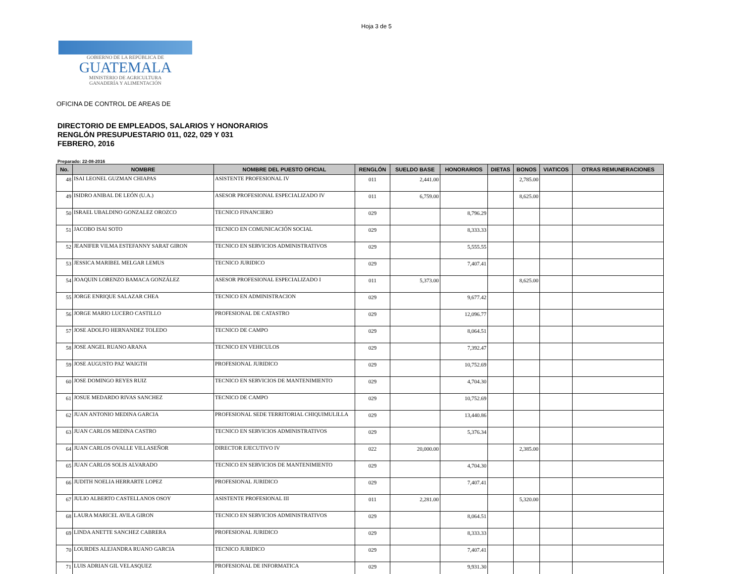Hoja 3 de 5
GOBIERNO DE LA REPÚBLICA DE
GUATEMALA
MINISTERIO DE AGRICULTURA
GANADERÍA Y ALIMENTACIÓN
OFICINA DE CONTROL DE AREAS DE
DIRECTORIO DE EMPLEADOS, SALARIOS Y HONORARIOS
RENGLÓN PRESUPUESTARIO 011, 022, 029 Y 031
FEBRERO, 2016
Preparado: 22-08-2016
| No. | NOMBRE | NOMBRE DEL PUESTO OFICIAL | RENGLÓN | SUELDO BASE | HONORARIOS | DIETAS | BONOS | VIATICOS | OTRAS REMUNERACIONES |
| --- | --- | --- | --- | --- | --- | --- | --- | --- | --- |
| 48 | ISAI LEONEL GUZMAN CHIAPAS | ASISTENTE PROFESIONAL IV | 011 | 2,441.00 | | | 2,785.00 | | |
| 49 | ISIDRO ANIBAL DE LEÓN (U.A.) | ASESOR PROFESIONAL ESPECIALIZADO IV | 011 | 6,759.00 | | | 8,625.00 | | |
| 50 | ISRAEL UBALDINO GONZALEZ OROZCO | TECNICO FINANCIERO | 029 | | 8,796.29 | | | | |
| 51 | JACOBO ISAI SOTO | TECNICO EN COMUNICACIÓN SOCIAL | 029 | | 8,333.33 | | | | |
| 52 | JEANIFER VILMA ESTEFANNY SARAT GIRON | TECNICO EN SERVICIOS ADMINISTRATIVOS | 029 | | 5,555.55 | | | | |
| 53 | JESSICA MARIBEL MELGAR LEMUS | TECNICO JURIDICO | 029 | | 7,407.41 | | | | |
| 54 | JOAQUIN LORENZO BAMACA GONZÁLEZ | ASESOR PROFESIONAL ESPECIALIZADO I | 011 | 5,373.00 | | | 8,625.00 | | |
| 55 | JORGE ENRIQUE SALAZAR CHEA | TECNICO EN ADMINISTRACION | 029 | | 9,677.42 | | | | |
| 56 | JORGE MARIO LUCERO CASTILLO | PROFESIONAL DE CATASTRO | 029 | | 12,096.77 | | | | |
| 57 | JOSE ADOLFO HERNANDEZ TOLEDO | TECNICO DE CAMPO | 029 | | 8,064.51 | | | | |
| 58 | JOSE ANGEL RUANO ARANA | TECNICO EN VEHICULOS | 029 | | 7,392.47 | | | | |
| 59 | JOSE AUGUSTO PAZ WAIGTH | PROFESIONAL JURIDICO | 029 | | 10,752.69 | | | | |
| 60 | JOSE DOMINGO REYES RUIZ | TECNICO EN SERVICIOS DE MANTENIMIENTO | 029 | | 4,704.30 | | | | |
| 61 | JOSUE MEDARDO RIVAS SANCHEZ | TECNICO DE CAMPO | 029 | | 10,752.69 | | | | |
| 62 | JUAN ANTONIO MEDINA GARCIA | PROFESIONAL SEDE TERRITORIAL CHIQUIMULILLA | 029 | | 13,440.86 | | | | |
| 63 | JUAN CARLOS MEDINA CASTRO | TECNICO EN SERVICIOS ADMINISTRATIVOS | 029 | | 5,376.34 | | | | |
| 64 | JUAN CARLOS OVALLE VILLASEÑOR | DIRECTOR EJECUTIVO IV | 022 | 20,000.00 | | | 2,385.00 | | |
| 65 | JUAN CARLOS SOLIS ALVARADO | TECNICO EN SERVICIOS DE MANTENIMIENTO | 029 | | 4,704.30 | | | | |
| 66 | JUDITH NOELIA HERRARTE LOPEZ | PROFESIONAL JURIDICO | 029 | | 7,407.41 | | | | |
| 67 | JULIO ALBERTO CASTELLANOS OSOY | ASISTENTE PROFESIONAL III | 011 | 2,281.00 | | | 5,320.00 | | |
| 68 | LAURA MARICEL AVILA GIRON | TECNICO EN SERVICIOS ADMINISTRATIVOS | 029 | | 8,064.51 | | | | |
| 69 | LINDA ANETTE SANCHEZ CABRERA | PROFESIONAL JURIDICO | 029 | | 8,333.33 | | | | |
| 70 | LOURDES ALEJANDRA RUANO GARCIA | TECNICO JURIDICO | 029 | | 7,407.41 | | | | |
| 71 | LUIS ADRIAN GIL VELASQUEZ | PROFESIONAL DE INFORMATICA | 029 | | 9,931.30 | | | | |